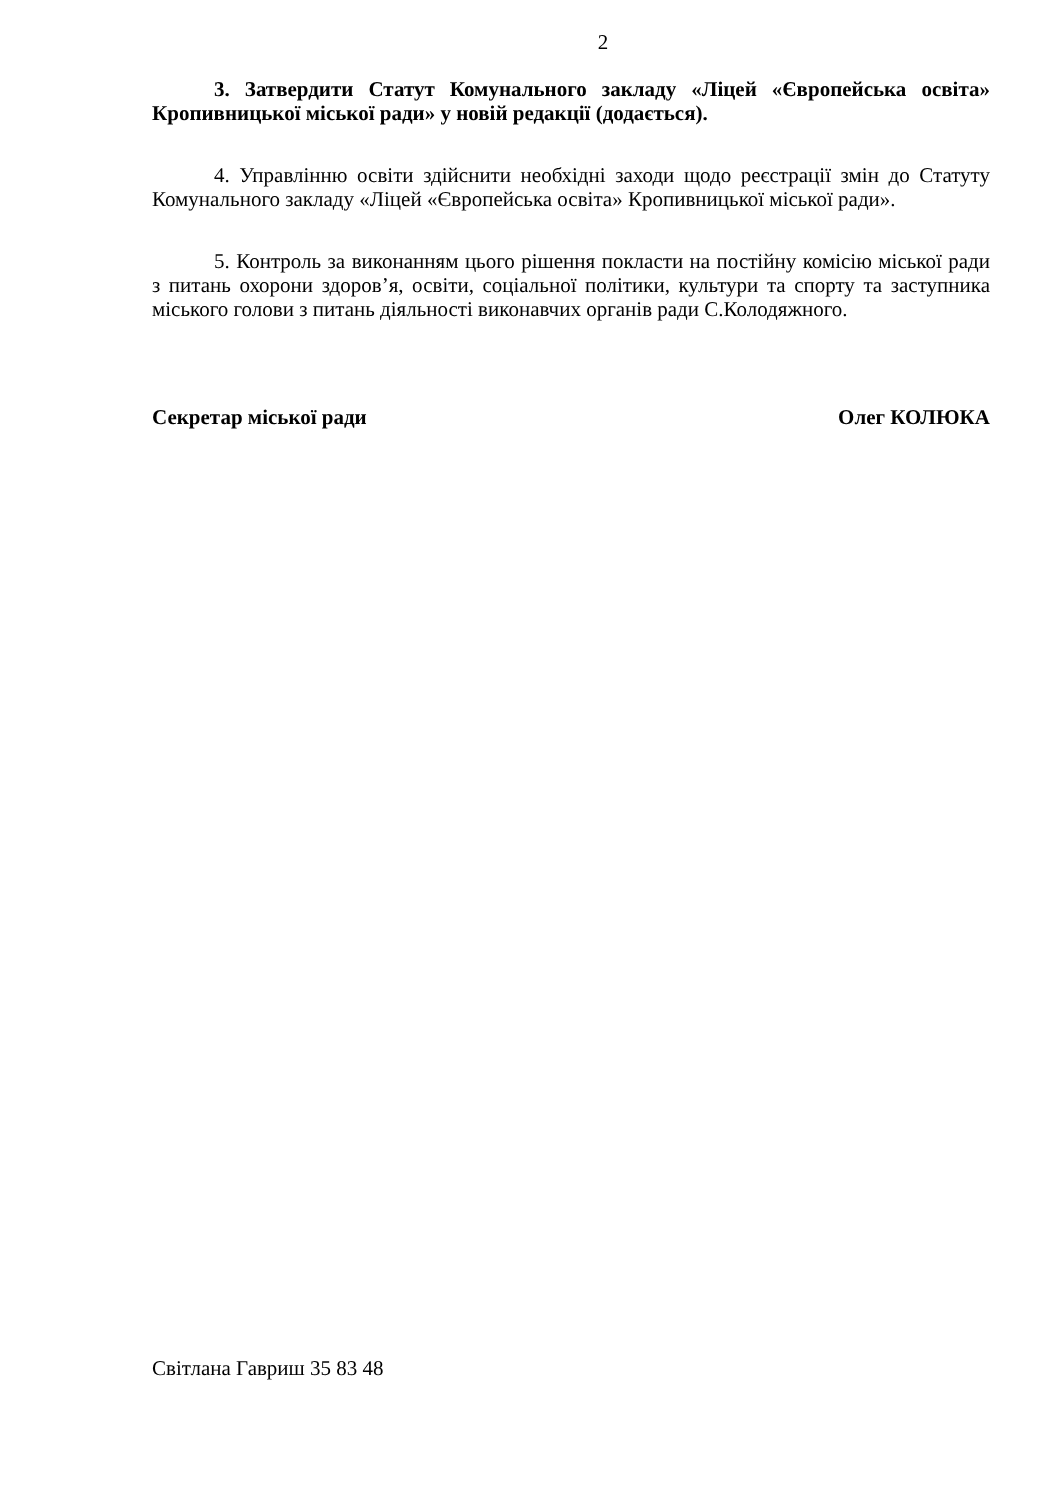2
3. Затвердити Статут Комунального закладу «Ліцей «Європейська освіта» Кропивницької міської ради» у новій редакції (додається).
4. Управлінню освіти здійснити необхідні заходи щодо реєстрації змін до Статуту Комунального закладу «Ліцей «Європейська освіта» Кропивницької міської ради».
5. Контроль за виконанням цього рішення покласти на постійну комісію міської ради з питань охорони здоров’я, освіти, соціальної політики, культури та спорту та заступника міського голови з питань діяльності виконавчих органів ради С.Колодяжного.
Секретар міської ради Олег КОЛЮКА
Світлана Гавриш 35 83 48